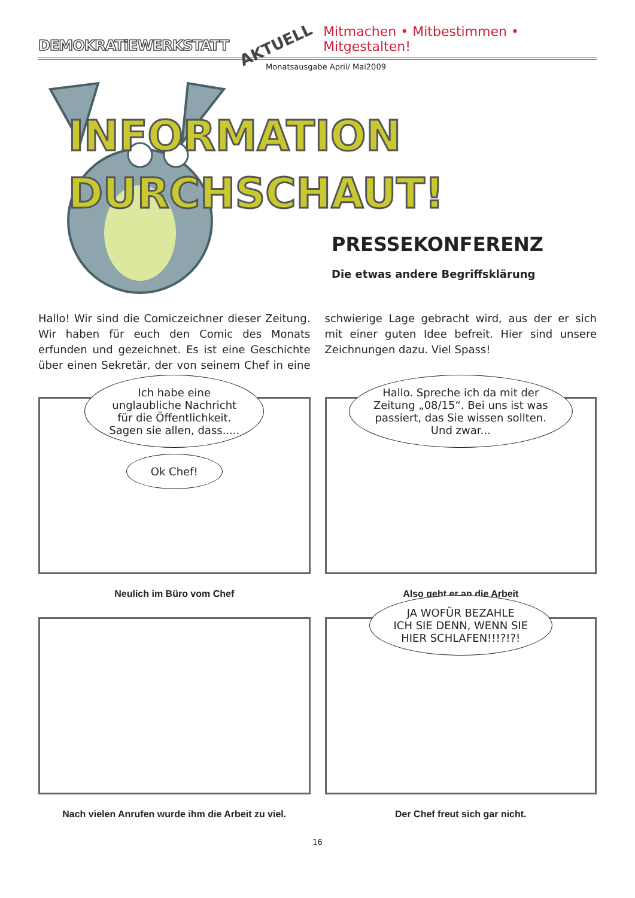DEMOKRATiEWERKSTATT AKTUELL Mitmachen • Mitbestimmen • Mitgestalten!
Monatsausgabe April/ Mai2009
INFORMATION
DURCHSCHAUT!
PRESSEKONFERENZ
Die etwas andere Begriffsklärung
Hallo! Wir sind die Comiczeichner dieser Zeitung. Wir haben für euch den Comic des Monats erfunden und gezeichnet. Es ist eine Geschichte über einen Sekretär, der von seinem Chef in eine schwierige Lage gebracht wird, aus der er sich mit einer guten Idee befreit. Hier sind unsere Zeichnungen dazu. Viel Spass!
Ich habe eine
unglaubliche Nachricht
für die Öffentlichkeit.
Sagen sie allen, dass.....
Ok Chef!
Neulich im Büro vom Chef
Hallo. Spreche ich da mit der
Zeitung „08/15“. Bei uns ist was
passiert, das Sie wissen sollten.
Und zwar...
Also geht er an die Arbeit
Nach vielen Anrufen wurde ihm die Arbeit zu viel.
JA WOFÜR BEZAHLE
ICH SIE DENN, WENN SIE
HIER SCHLAFEN!!!?!?!
Der Chef freut sich gar nicht.
16